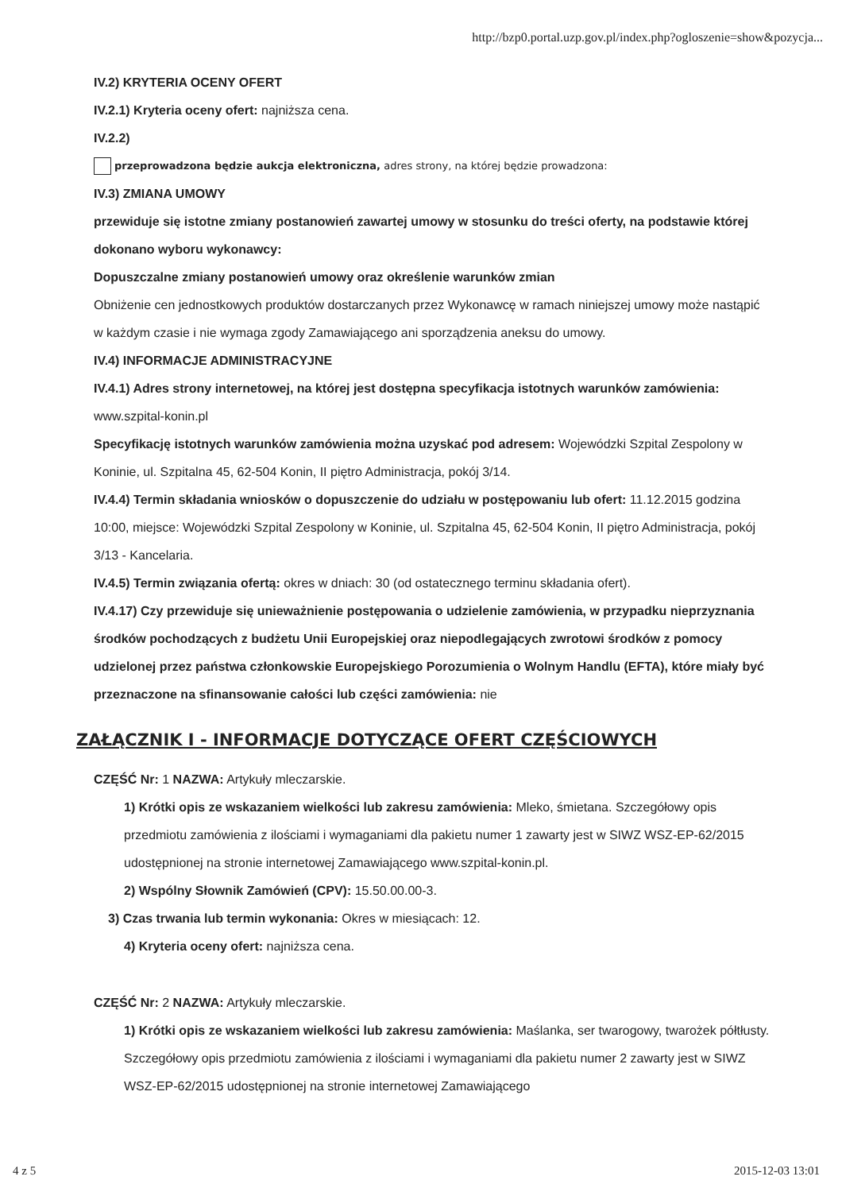http://bzp0.portal.uzp.gov.pl/index.php?ogloszenie=show&pozycja...
IV.2) KRYTERIA OCENY OFERT
IV.2.1) Kryteria oceny ofert: najniższa cena.
IV.2.2)
przeprowadzona będzie aukcja elektroniczna, adres strony, na której będzie prowadzona:
IV.3) ZMIANA UMOWY
przewiduje się istotne zmiany postanowień zawartej umowy w stosunku do treści oferty, na podstawie której dokonano wyboru wykonawcy:
Dopuszczalne zmiany postanowień umowy oraz określenie warunków zmian
Obniżenie cen jednostkowych produktów dostarczanych przez Wykonawcę w ramach niniejszej umowy może nastąpić w każdym czasie i nie wymaga zgody Zamawiającego ani sporządzenia aneksu do umowy.
IV.4) INFORMACJE ADMINISTRACYJNE
IV.4.1) Adres strony internetowej, na której jest dostępna specyfikacja istotnych warunków zamówienia: www.szpital-konin.pl
Specyfikację istotnych warunków zamówienia można uzyskać pod adresem: Wojewódzki Szpital Zespolony w Koninie, ul. Szpitalna 45, 62-504 Konin, II piętro Administracja, pokój 3/14.
IV.4.4) Termin składania wniosków o dopuszczenie do udziału w postępowaniu lub ofert: 11.12.2015 godzina 10:00, miejsce: Wojewódzki Szpital Zespolony w Koninie, ul. Szpitalna 45, 62-504 Konin, II piętro Administracja, pokój 3/13 - Kancelaria.
IV.4.5) Termin związania ofertą: okres w dniach: 30 (od ostatecznego terminu składania ofert).
IV.4.17) Czy przewiduje się unieważnienie postępowania o udzielenie zamówienia, w przypadku nieprzyznania środków pochodzących z budżetu Unii Europejskiej oraz niepodlegających zwrotowi środków z pomocy udzielonej przez państwa członkowskie Europejskiego Porozumienia o Wolnym Handlu (EFTA), które miały być przeznaczone na sfinansowanie całości lub części zamówienia: nie
ZAŁĄCZNIK I - INFORMACJE DOTYCZĄCE OFERT CZĘŚCIOWYCH
CZĘŚĆ Nr: 1 NAZWA: Artykuły mleczarskie.
1) Krótki opis ze wskazaniem wielkości lub zakresu zamówienia: Mleko, śmietana. Szczegółowy opis przedmiotu zamówienia z ilościami i wymaganiami dla pakietu numer 1 zawarty jest w SIWZ WSZ-EP-62/2015 udostępnionej na stronie internetowej Zamawiającego www.szpital-konin.pl.
2) Wspólny Słownik Zamówień (CPV): 15.50.00.00-3.
3) Czas trwania lub termin wykonania: Okres w miesiącach: 12.
4) Kryteria oceny ofert: najniższa cena.
CZĘŚĆ Nr: 2 NAZWA: Artykuły mleczarskie.
1) Krótki opis ze wskazaniem wielkości lub zakresu zamówienia: Maślanka, ser twarogowy, twarożek półtłusty. Szczegółowy opis przedmiotu zamówienia z ilościami i wymaganiami dla pakietu numer 2 zawarty jest w SIWZ WSZ-EP-62/2015 udostępnionej na stronie internetowej Zamawiającego
4 z 5 2015-12-03 13:01